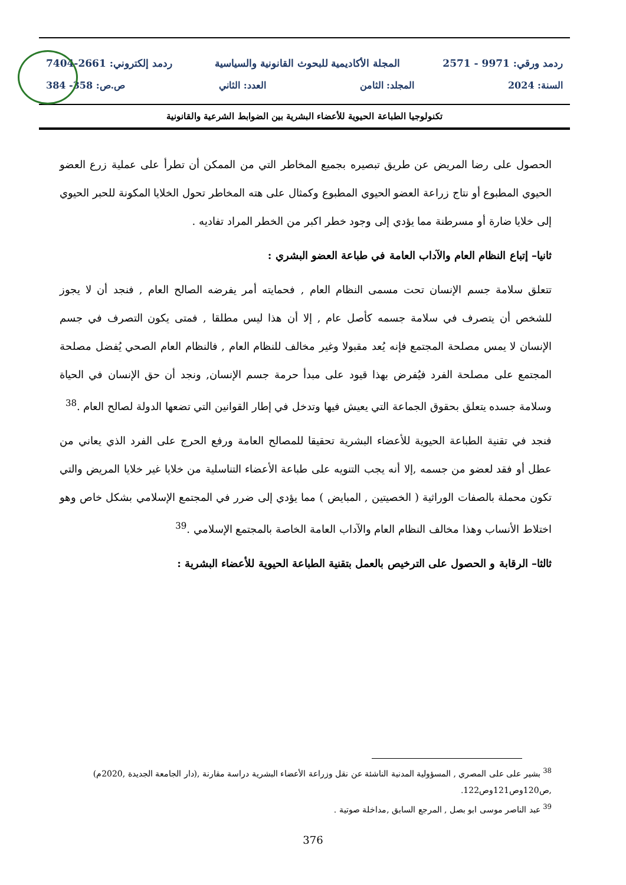ردمد ورقي: 9971 - 2571 المجلة الأكاديمية للبحوث القانونية والسياسية ردمد إلكتروني: 2661-7404
السنة: 2024 المجلد: الثامن العدد: الثاني ص.ص: 358- 384
تكنولوجيا الطباعة الحيوية للأعضاء البشرية بين الضوابط الشرعية والقانونية
الحصول على رضا المريض عن طريق تبصيره بجميع المخاطر التي من الممكن أن تطرأ على عملية زرع العضو الحيوي المطبوع أو نتاج زراعة العضو الحيوي المطبوع وكمثال على هته المخاطر تحول الخلايا المكونة للحبر الحيوي إلى خلايا ضارة أو مسرطنة مما يؤدي إلى وجود خطر اكبر من الخطر المراد تفاديه .
ثانيا– إتباع النظام العام والآداب العامة في طباعة العضو البشري :
تتعلق سلامة جسم الإنسان تحت مسمى النظام العام , فحمايته أمر يفرضه الصالح العام , فنجد أن لا يجوز للشخص أن يتصرف في سلامة جسمه كأصل عام , إلا أن هذا ليس مطلقا , فمتى يكون التصرف في جسم الإنسان لا يمس مصلحة المجتمع فإنه يُعد مقبولا وغير مخالف للنظام العام , فالنظام العام الصحي يُفضل مصلحة المجتمع على مصلحة الفرد فيُفرض بهذا قيود على مبدأ حرمة جسم الإنسان, ونجد أن حق الإنسان في الحياة وسلامة جسده يتعلق بحقوق الجماعة التي يعيش فيها وتدخل في إطار القوانين التي تضعها الدولة لصالح العام .<sup>38</sup>
فنجد في تقنية الطباعة الحيوية للأعضاء البشرية تحقيقا للمصالح العامة ورفع الحرج على الفرد الذي يعاني من عطل أو فقد لعضو من جسمه ,إلا أنه يجب التنويه على طباعة الأعضاء التناسلية من خلايا غير خلايا المريض والتي تكون محملة بالصفات الوراثية ( الخصيتين , المبايض ) مما يؤدي إلى ضرر في المجتمع الإسلامي بشكل خاص وهو اختلاط الأنساب وهذا مخالف النظام العام والآداب العامة الخاصة بالمجتمع الإسلامي .<sup>39</sup>
ثالثا– الرقابة و الحصول على الترخيص بالعمل بتقنية الطباعة الحيوية للأعضاء البشرية :
<sup>38</sup> بشير على على المصري , المسؤولية المدنية الناشئة عن نقل وزراعة الأعضاء البشرية دراسة مقارنة ,(دار الجامعة الجديدة ,2020م) ,ص120وص121وص122.
<sup>39</sup> عبد الناصر موسى ابو بصل , المرجع السابق ,مداخلة صوتية .
376